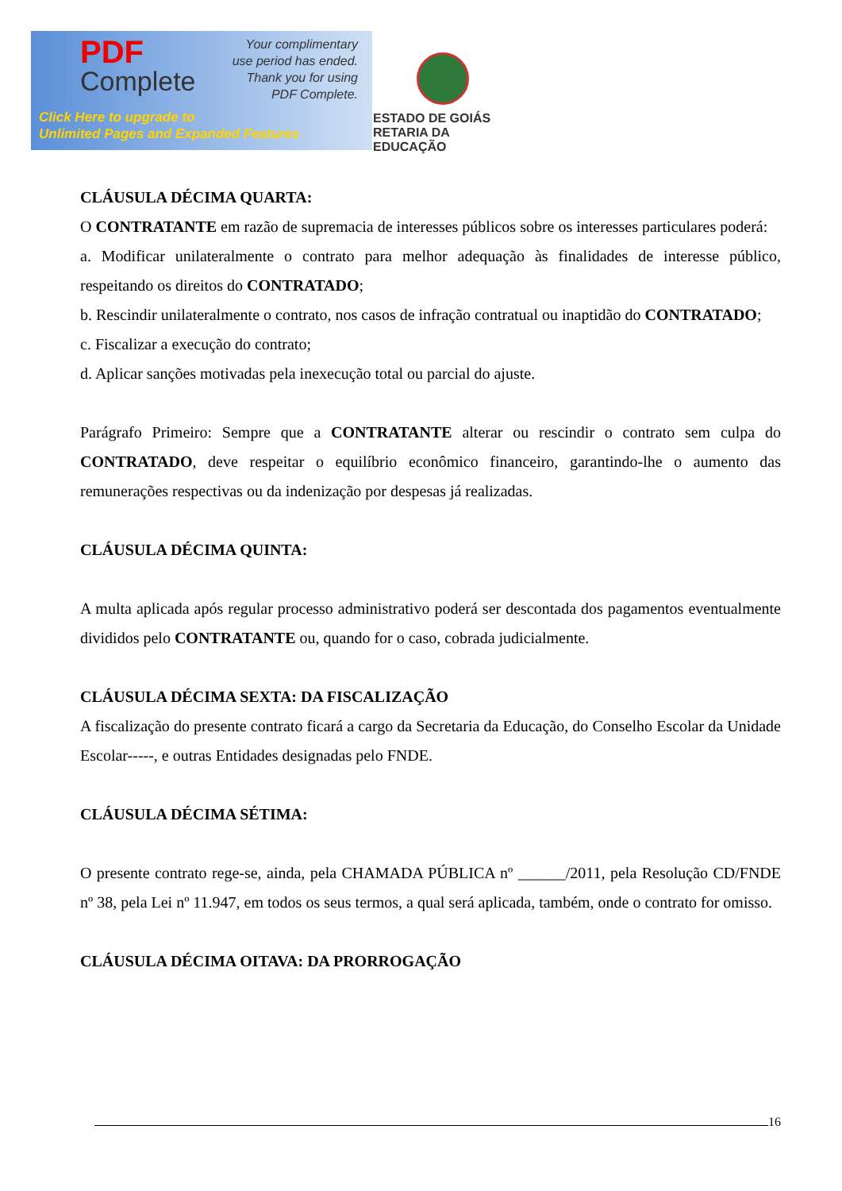PDF
Complete
Your complimentary
use period has ended.
Thank you for using
PDF Complete.
Click Here to upgrade to
Unlimited Pages and Expanded Features
ESTADO DE GOIÁS
RETARIA DA EDUCAÇÃO
CLÁUSULA DÉCIMA QUARTA:
O CONTRATANTE em razão de supremacia de interesses públicos sobre os interesses particulares poderá:
a. Modificar unilateralmente o contrato para melhor adequação às finalidades de interesse público, respeitando os direitos do CONTRATADO;
b. Rescindir unilateralmente o contrato, nos casos de infração contratual ou inaptidão do CONTRATADO;
c. Fiscalizar a execução do contrato;
d. Aplicar sanções motivadas pela inexecução total ou parcial do ajuste.
Parágrafo Primeiro: Sempre que a CONTRATANTE alterar ou rescindir o contrato sem culpa do CONTRATADO, deve respeitar o equilíbrio econômico financeiro, garantindo-lhe o aumento das remunerações respectivas ou da indenização por despesas já realizadas.
CLÁUSULA DÉCIMA QUINTA:
A multa aplicada após regular processo administrativo poderá ser descontada dos pagamentos eventualmente divididos pelo CONTRATANTE ou, quando for o caso, cobrada judicialmente.
CLÁUSULA DÉCIMA SEXTA: DA FISCALIZAÇÃO
A fiscalização do presente contrato ficará a cargo da Secretaria da Educação, do Conselho Escolar da Unidade Escolar-----, e outras Entidades designadas pelo FNDE.
CLÁUSULA DÉCIMA SÉTIMA:
O presente contrato rege-se, ainda, pela CHAMADA PÚBLICA nº ______/2011, pela Resolução CD/FNDE nº 38, pela Lei nº 11.947, em todos os seus termos, a qual será aplicada, também, onde o contrato for omisso.
CLÁUSULA DÉCIMA OITAVA: DA PRORROGAÇÃO
16